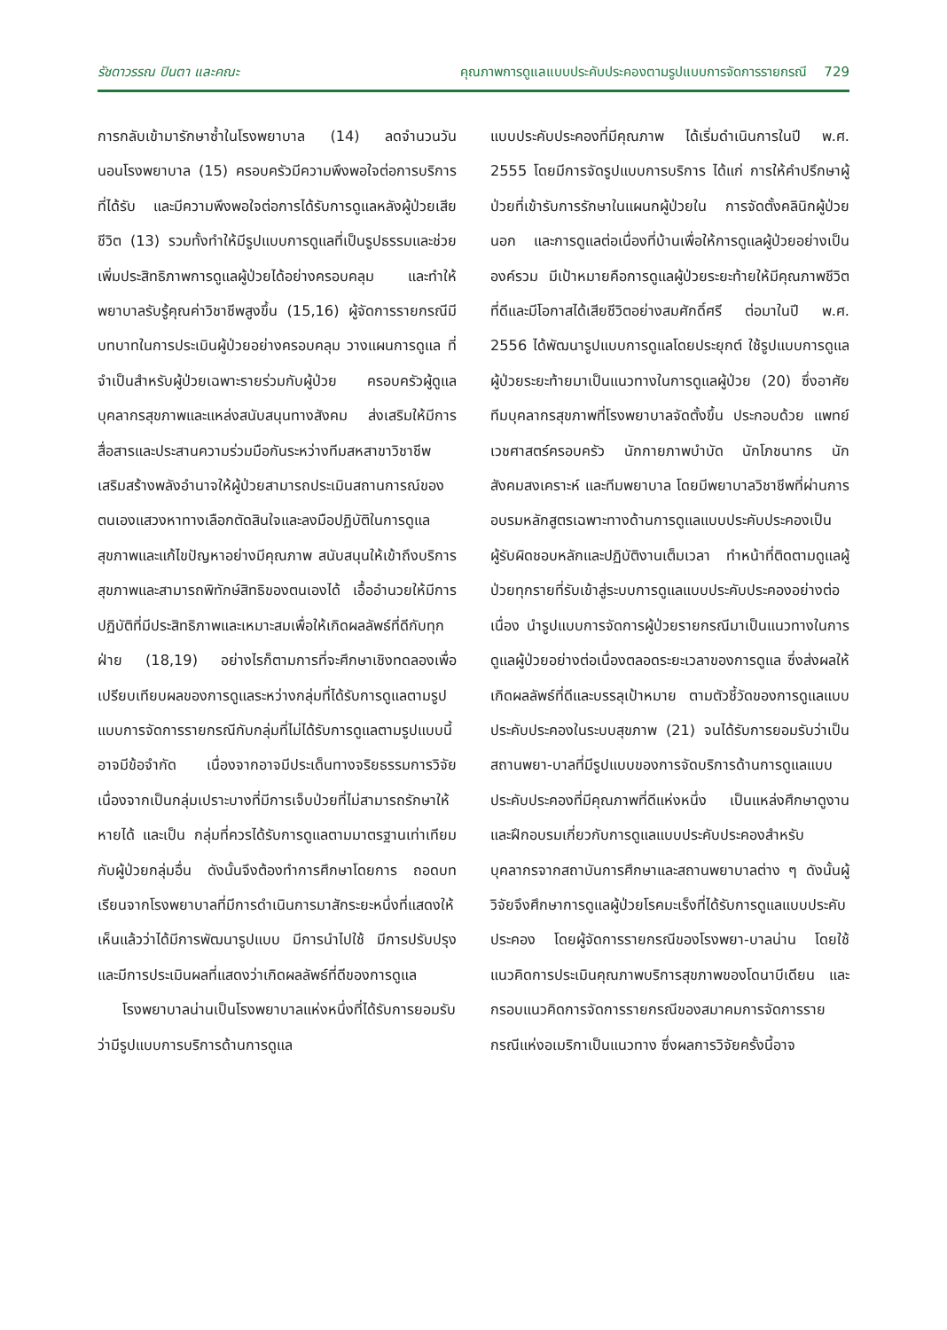รัชดาวรรณ ปินตา และคณะ คุณภาพการดูแลแบบประคับประคองตามรูปแบบการจัดการรายกรณี 729
การกลับเข้ามารักษาซ้ำในโรงพยาบาล (14) ลดจำนวนวันนอนโรงพยาบาล (15) ครอบครัวมีความพึงพอใจต่อการบริการที่ได้รับ และมีความพึงพอใจต่อการได้รับการดูแลหลังผู้ป่วยเสียชีวิต (13) รวมทั้งทำให้มีรูปแบบการดูแลที่เป็นรูปธรรมและช่วยเพิ่มประสิทธิภาพการดูแลผู้ป่วยได้อย่างครอบคลุม และทำให้พยาบาลรับรู้คุณค่าวิชาชีพสูงขึ้น (15,16) ผู้จัดการรายกรณีมีบทบาทในการประเมินผู้ป่วยอย่างครอบคลุม วางแผนการดูแล ที่จำเป็นสำหรับผู้ป่วยเฉพาะรายร่วมกับผู้ป่วย ครอบครัวผู้ดูแลบุคลากรสุขภาพและแหล่งสนับสนุนทางสังคม ส่งเสริมให้มีการสื่อสารและประสานความร่วมมือกันระหว่างทีมสหสาขาวิชาชีพ เสริมสร้างพลังอำนาจให้ผู้ป่วยสามารถประเมินสถานการณ์ของตนเองแสวงหาทางเลือกตัดสินใจและลงมือปฏิบัติในการดูแลสุขภาพและแก้ไขปัญหาอย่างมีคุณภาพ สนับสนุนให้เข้าถึงบริการสุขภาพและสามารถพิทักษ์สิทธิของตนเองได้ เอื้ออำนวยให้มีการปฏิบัติที่มีประสิทธิภาพและเหมาะสมเพื่อให้เกิดผลลัพธ์ที่ดีกับทุกฝ่าย (18,19) อย่างไรก็ตามการที่จะศึกษาเชิงทดลองเพื่อเปรียบเทียบผลของการดูแลระหว่างกลุ่มที่ได้รับการดูแลตามรูปแบบการจัดการรายกรณีกับกลุ่มที่ไม่ได้รับการดูแลตามรูปแบบนี้อาจมีข้อจำกัด เนื่องจากอาจมีประเด็นทางจริยธรรมการวิจัย เนื่องจากเป็นกลุ่มเปราะบางที่มีการเจ็บป่วยที่ไม่สามารถรักษาให้หายได้ และเป็น กลุ่มที่ควรได้รับการดูแลตามมาตรฐานเท่าเทียมกับผู้ป่วยกลุ่มอื่น ดังนั้นจึงต้องทำการศึกษาโดยการ ถอดบทเรียนจากโรงพยาบาลที่มีการดำเนินการมาสักระยะหนึ่งที่แสดงให้เห็นแล้วว่าได้มีการพัฒนารูปแบบ มีการนำไปใช้ มีการปรับปรุง และมีการประเมินผลที่แสดงว่าเกิดผลลัพธ์ที่ดีของการดูแล
โรงพยาบาลน่านเป็นโรงพยาบาลแห่งหนึ่งที่ได้รับการยอมรับว่ามีรูปแบบการบริการด้านการดูแล
แบบประคับประคองที่มีคุณภาพ ได้เริ่มดำเนินการในปี พ.ศ. 2555 โดยมีการจัดรูปแบบการบริการ ได้แก่ การให้คำปรึกษาผู้ป่วยที่เข้ารับการรักษาในแผนกผู้ป่วยใน การจัดตั้งคลินิกผู้ป่วยนอก และการดูแลต่อเนื่องที่บ้านเพื่อให้การดูแลผู้ป่วยอย่างเป็นองค์รวม มีเป้าหมายคือการดูแลผู้ป่วยระยะท้ายให้มีคุณภาพชีวิตที่ดีและมีโอกาสได้เสียชีวิตอย่างสมศักดิ์ศรี ต่อมาในปี พ.ศ. 2556 ได้พัฒนารูปแบบการดูแลโดยประยุกต์ ใช้รูปแบบการดูแลผู้ป่วยระยะท้ายมาเป็นแนวทางในการดูแลผู้ป่วย (20) ซึ่งอาศัยทีมบุคลากรสุขภาพที่โรงพยาบาลจัดตั้งขึ้น ประกอบด้วย แพทย์เวชศาสตร์ครอบครัว นักกายภาพบำบัด นักโภชนากร นักสังคมสงเคราะห์ และทีมพยาบาล โดยมีพยาบาลวิชาชีพที่ผ่านการอบรมหลักสูตรเฉพาะทางด้านการดูแลแบบประคับประคองเป็นผู้รับผิดชอบหลักและปฏิบัติงานเต็มเวลา ทำหน้าที่ติดตามดูแลผู้ป่วยทุกรายที่รับเข้าสู่ระบบการดูแลแบบประคับประคองอย่างต่อเนื่อง นำรูปแบบการจัดการผู้ป่วยรายกรณีมาเป็นแนวทางในการดูแลผู้ป่วยอย่างต่อเนื่องตลอดระยะเวลาของการดูแล ซึ่งส่งผลให้เกิดผลลัพธ์ที่ดีและบรรลุเป้าหมาย ตามตัวชี้วัดของการดูแลแบบประคับประคองในระบบสุขภาพ (21) จนได้รับการยอมรับว่าเป็นสถานพยา-บาลที่มีรูปแบบของการจัดบริการด้านการดูแลแบบประคับประคองที่มีคุณภาพที่ดีแห่งหนึ่ง เป็นแหล่งศึกษาดูงานและฝึกอบรมเกี่ยวกับการดูแลแบบประคับประคองสำหรับบุคลากรจากสถาบันการศึกษาและสถานพยาบาลต่าง ๆ ดังนั้นผู้วิจัยจึงศึกษาการดูแลผู้ป่วยโรคมะเร็งที่ได้รับการดูแลแบบประคับประคอง โดยผู้จัดการรายกรณีของโรงพยา-บาลน่าน โดยใช้แนวคิดการประเมินคุณภาพบริการสุขภาพของโดนาบีเดียน และกรอบแนวคิดการจัดการรายกรณีของสมาคมการจัดการรายกรณีแห่งอเมริกาเป็นแนวทาง ซึ่งผลการวิจัยครั้งนี้อาจ